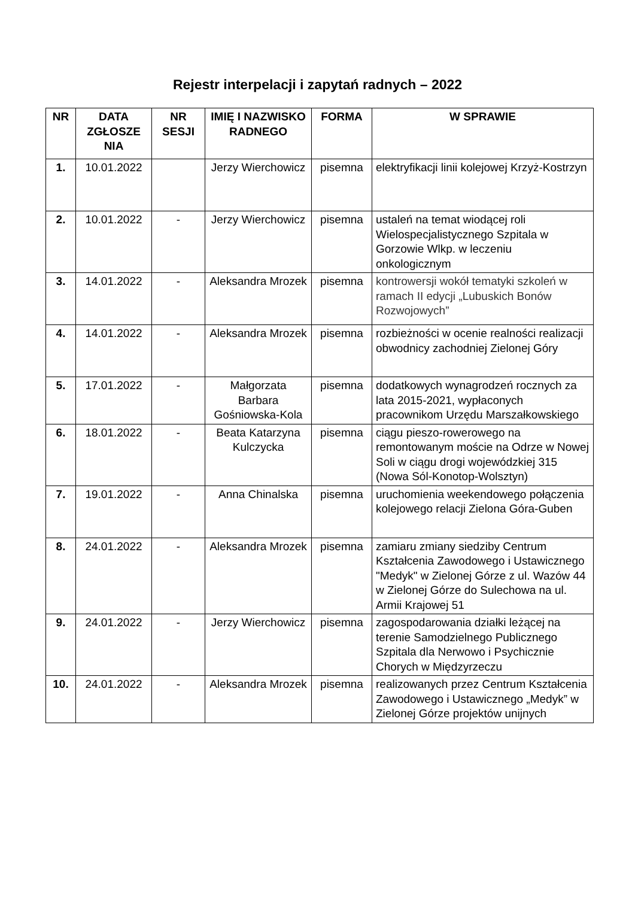Rejestr interpelacji i zapytań radnych – 2022
| NR | DATA ZGŁOSZE NIA | NR SESJI | IMIĘ I NAZWISKO RADNEGO | FORMA | W SPRAWIE |
| --- | --- | --- | --- | --- | --- |
| 1. | 10.01.2022 | | Jerzy Wierchowicz | pisemna | elektryfikacji linii kolejowej Krzyż-Kostrzyn |
| 2. | 10.01.2022 | - | Jerzy Wierchowicz | pisemna | ustaleń na temat wiodącej roli Wielospecjalistycznego Szpitala w Gorzowie Wlkp. w leczeniu onkologicznym |
| 3. | 14.01.2022 | - | Aleksandra Mrozek | pisemna | kontrowersji wokół tematyki szkoleń w ramach II edycji „Lubuskich Bonów Rozwojowych” |
| 4. | 14.01.2022 | - | Aleksandra Mrozek | pisemna | rozbieżności w ocenie realności realizacji obwodnicy zachodniej Zielonej Góry |
| 5. | 17.01.2022 | - | Małgorzata Barbara Gośniowska-Kola | pisemna | dodatkowych wynagrodzeń rocznych za lata 2015-2021, wypłaconych pracownikom Urzędu Marszałkowskiego |
| 6. | 18.01.2022 | - | Beata Katarzyna Kulczycka | pisemna | ciągu pieszo-rowerowego na remontowanym moście na Odrze w Nowej Soli w ciągu drogi wojewódzkiej 315 (Nowa Sól-Konotop-Wolsztyn) |
| 7. | 19.01.2022 | - | Anna Chinalska | pisemna | uruchomienia weekendowego połączenia kolejowego relacji Zielona Góra-Guben |
| 8. | 24.01.2022 | - | Aleksandra Mrozek | pisemna | zamiaru zmiany siedziby Centrum Kształcenia Zawodowego i Ustawicznego "Medyk" w Zielonej Górze z ul. Wazów 44 w Zielonej Górze do Sulechowa na ul. Armii Krajowej 51 |
| 9. | 24.01.2022 | - | Jerzy Wierchowicz | pisemna | zagospodarowania działki leżącej na terenie Samodzielnego Publicznego Szpitala dla Nerwowo i Psychicznie Chorych w Międzyrzeczu |
| 10. | 24.01.2022 | - | Aleksandra Mrozek | pisemna | realizowanych przez Centrum Kształcenia Zawodowego i Ustawicznego „Medyk” w Zielonej Górze projektów unijnych |